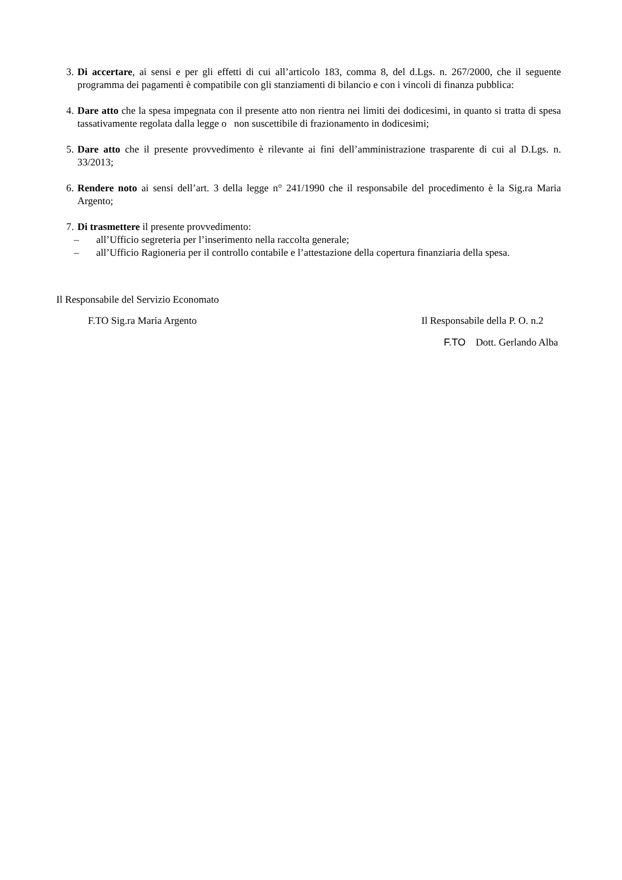3. Di accertare, ai sensi e per gli effetti di cui all’articolo 183, comma 8, del d.Lgs. n. 267/2000, che il seguente programma dei pagamenti è compatibile con gli stanziamenti di bilancio e con i vincoli di finanza pubblica:
4. Dare atto che la spesa impegnata con il presente atto non rientra nei limiti dei dodicesimi, in quanto si tratta di spesa tassativamente regolata dalla legge o non suscettibile di frazionamento in dodicesimi;
5. Dare atto che il presente provvedimento è rilevante ai fini dell’amministrazione trasparente di cui al D.Lgs. n. 33/2013;
6. Rendere noto ai sensi dell’art. 3 della legge n° 241/1990 che il responsabile del procedimento è la Sig.ra Maria Argento;
7. Di trasmettere il presente provvedimento:
– all’Ufficio segreteria per l’inserimento nella raccolta generale;
– all’Ufficio Ragioneria per il controllo contabile e l’attestazione della copertura finanziaria della spesa.
Il Responsabile del Servizio Economato
F.TO Sig.ra Maria Argento Il Responsabile della P. O. n.2
F.TO Dott. Gerlando Alba